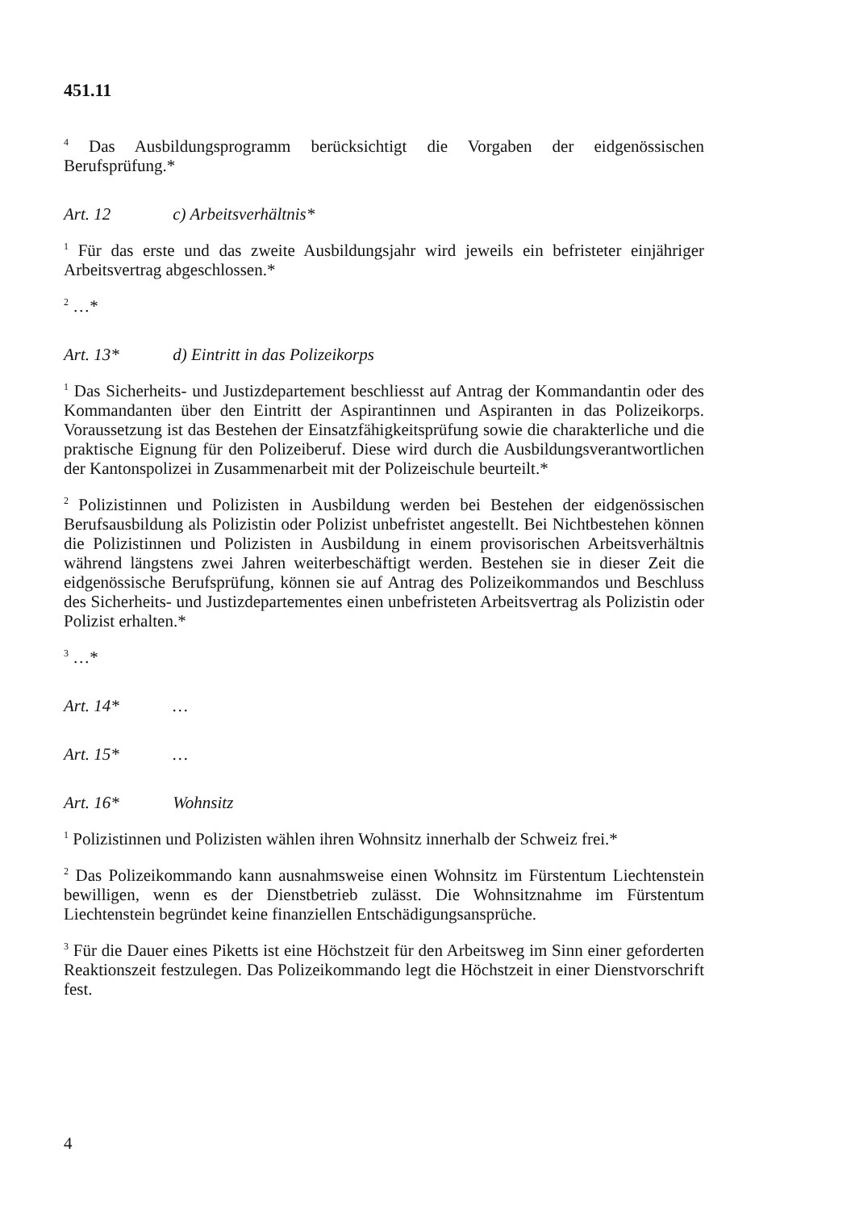451.11
<sup>4</sup> Das Ausbildungsprogramm berücksichtigt die Vorgaben der eidgenössischen Berufsprüfung.*
Art. 12 c) Arbeitsverhältnis*
<sup>1</sup> Für das erste und das zweite Ausbildungsjahr wird jeweils ein befristeter einjähriger Arbeitsvertrag abgeschlossen.*
<sup>2</sup> …*
Art. 13* d) Eintritt in das Polizeikorps
<sup>1</sup> Das Sicherheits- und Justizdepartement beschliesst auf Antrag der Kommandantin oder des Kommandanten über den Eintritt der Aspirantinnen und Aspiranten in das Polizeikorps. Voraussetzung ist das Bestehen der Einsatzfähigkeitsprüfung sowie die charakterliche und die praktische Eignung für den Polizeiberuf. Diese wird durch die Ausbildungsverantwortlichen der Kantonspolizei in Zusammenarbeit mit der Polizeischule beurteilt.*
<sup>2</sup> Polizistinnen und Polizisten in Ausbildung werden bei Bestehen der eidgenössischen Berufsausbildung als Polizistin oder Polizist unbefristet angestellt. Bei Nichtbestehen können die Polizistinnen und Polizisten in Ausbildung in einem provisorischen Arbeitsverhältnis während längstens zwei Jahren weiterbeschäftigt werden. Bestehen sie in dieser Zeit die eidgenössische Berufsprüfung, können sie auf Antrag des Polizeikommandos und Beschluss des Sicherheits- und Justizdepartementes einen unbefristeten Arbeitsvertrag als Polizistin oder Polizist erhalten.*
<sup>3</sup> …*
Art. 14* …
Art. 15* …
Art. 16* Wohnsitz
<sup>1</sup> Polizistinnen und Polizisten wählen ihren Wohnsitz innerhalb der Schweiz frei.*
<sup>2</sup> Das Polizeikommando kann ausnahmsweise einen Wohnsitz im Fürstentum Liechtenstein bewilligen, wenn es der Dienstbetrieb zulässt. Die Wohnsitznahme im Fürstentum Liechtenstein begründet keine finanziellen Entschädigungsansprüche.
<sup>3</sup> Für die Dauer eines Piketts ist eine Höchstzeit für den Arbeitsweg im Sinn einer geforderten Reaktionszeit festzulegen. Das Polizeikommando legt die Höchstzeit in einer Dienstvorschrift fest.
4